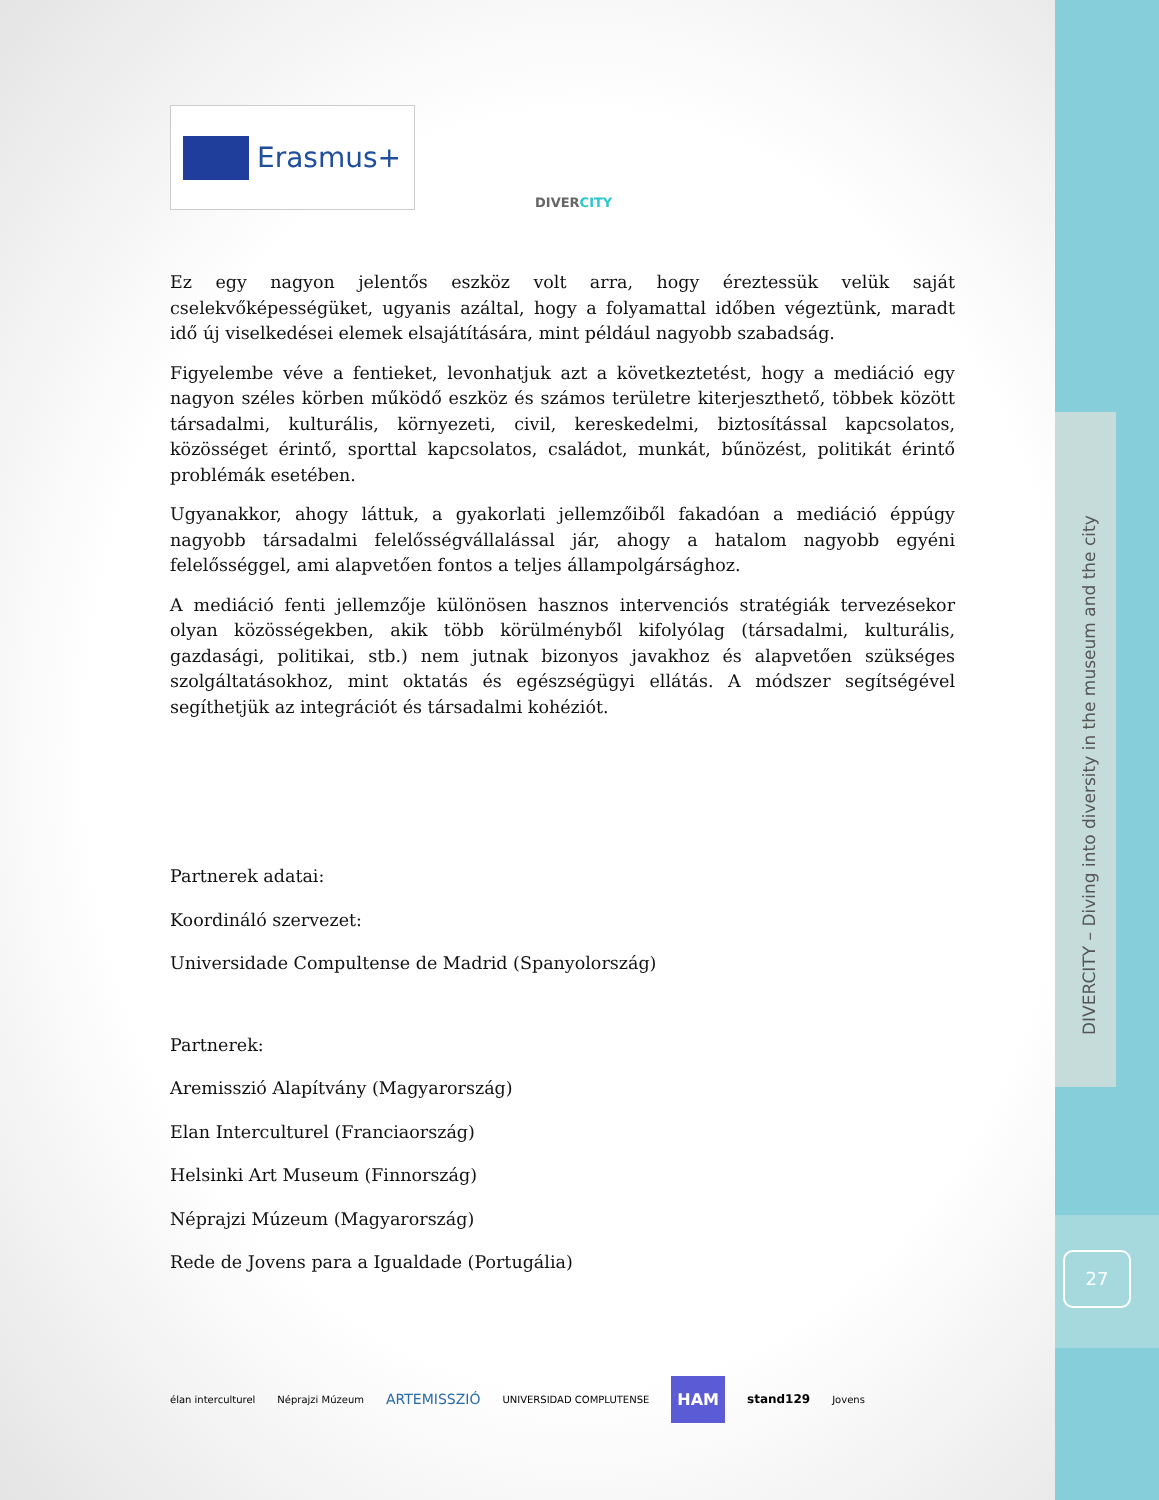DIVERCITY – Diving into diversity in the museum and the city
27
Erasmus+
DIVERCITY
Ez egy nagyon jelentős eszköz volt arra, hogy éreztessük velük saját cselekvőképességüket, ugyanis azáltal, hogy a folyamattal időben végeztünk, maradt idő új viselkedései elemek elsajátítására, mint például nagyobb szabadság.
Figyelembe véve a fentieket, levonhatjuk azt a következtetést, hogy a mediáció egy nagyon széles körben működő eszköz és számos területre kiterjeszthető, többek között társadalmi, kulturális, környezeti, civil, kereskedelmi, biztosítással kapcsolatos, közösséget érintő, sporttal kapcsolatos, családot, munkát, bűnözést, politikát érintő problémák esetében.
Ugyanakkor, ahogy láttuk, a gyakorlati jellemzőiből fakadóan a mediáció éppúgy nagyobb társadalmi felelősségvállalással jár, ahogy a hatalom nagyobb egyéni felelősséggel, ami alapvetően fontos a teljes állampolgársághoz.
A mediáció fenti jellemzője különösen hasznos intervenciós stratégiák tervezésekor olyan közösségekben, akik több körülményből kifolyólag (társadalmi, kulturális, gazdasági, politikai, stb.) nem jutnak bizonyos javakhoz és alapvetően szükséges szolgáltatásokhoz, mint oktatás és egészségügyi ellátás. A módszer segítségével segíthetjük az integrációt és társadalmi kohéziót.
Partnerek adatai:
Koordináló szervezet:
Universidade Compultense de Madrid (Spanyolország)
Partnerek:
Aremisszió Alapítvány (Magyarország)
Elan Interculturel (Franciaország)
Helsinki Art Museum (Finnország)
Néprajzi Múzeum (Magyarország)
Rede de Jovens para a Igualdade (Portugália)
élan interculturel Néprajzi Múzeum ARTEMISSZIÓ UNIVERSIDAD COMPLUTENSE HAM stand129 Jovens